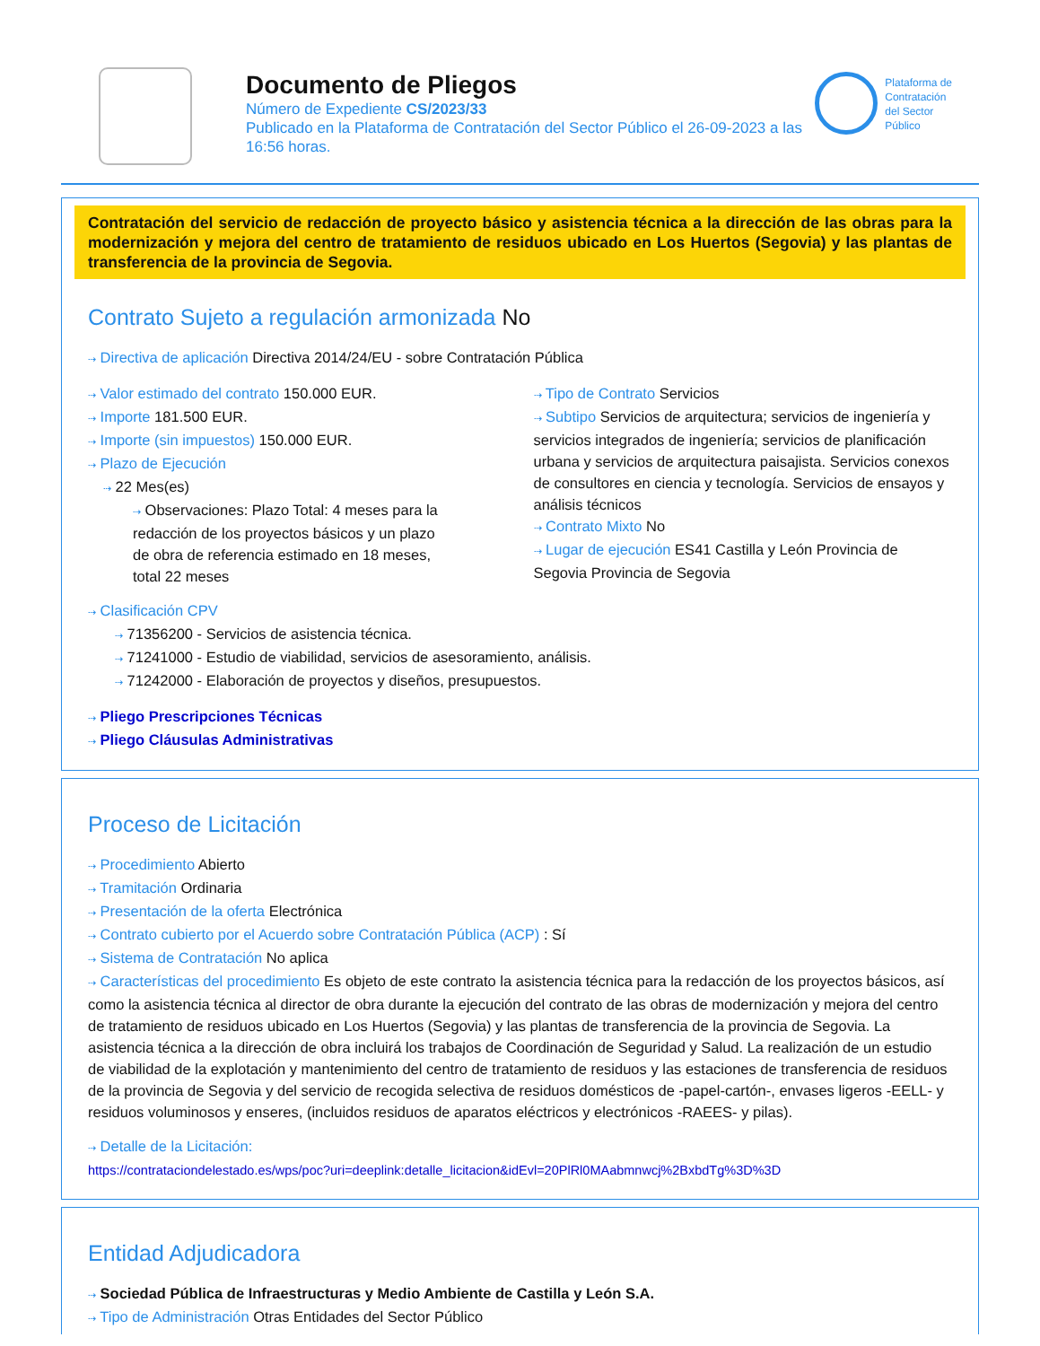Documento de Pliegos
Número de Expediente CS/2023/33
Publicado en la Plataforma de Contratación del Sector Público el 26-09-2023 a las 16:56 horas.
Plataforma de
Contratación
del Sector
Público
Contratación del servicio de redacción de proyecto básico y asistencia técnica a la dirección de las obras para la modernización y mejora del centro de tratamiento de residuos ubicado en Los Huertos (Segovia) y las plantas de transferencia de la provincia de Segovia.
Contrato Sujeto a regulación armonizada No
⇢ Directiva de aplicación Directiva 2014/24/EU - sobre Contratación Pública
⇢ Valor estimado del contrato 150.000 EUR.
⇢ Importe 181.500 EUR.
⇢ Importe (sin impuestos) 150.000 EUR.
⇢ Plazo de Ejecución
⇢ 22 Mes(es)
⇢ Observaciones: Plazo Total: 4 meses para la redacción de los proyectos básicos y un plazo de obra de referencia estimado en 18 meses, total 22 meses
⇢ Tipo de Contrato Servicios
⇢ Subtipo Servicios de arquitectura; servicios de ingeniería y servicios integrados de ingeniería; servicios de planificación urbana y servicios de arquitectura paisajista. Servicios conexos de consultores en ciencia y tecnología. Servicios de ensayos y análisis técnicos
⇢ Contrato Mixto No
⇢ Lugar de ejecución ES41 Castilla y León Provincia de Segovia Provincia de Segovia
⇢ Clasificación CPV
⇢ 71356200 - Servicios de asistencia técnica.
⇢ 71241000 - Estudio de viabilidad, servicios de asesoramiento, análisis.
⇢ 71242000 - Elaboración de proyectos y diseños, presupuestos.
⇢ Pliego Prescripciones Técnicas
⇢ Pliego Cláusulas Administrativas
Proceso de Licitación
⇢ Procedimiento Abierto
⇢ Tramitación Ordinaria
⇢ Presentación de la oferta Electrónica
⇢ Contrato cubierto por el Acuerdo sobre Contratación Pública (ACP) : Sí
⇢ Sistema de Contratación No aplica
⇢ Características del procedimiento Es objeto de este contrato la asistencia técnica para la redacción de los proyectos básicos, así como la asistencia técnica al director de obra durante la ejecución del contrato de las obras de modernización y mejora del centro de tratamiento de residuos ubicado en Los Huertos (Segovia) y las plantas de transferencia de la provincia de Segovia. La asistencia técnica a la dirección de obra incluirá los trabajos de Coordinación de Seguridad y Salud. La realización de un estudio de viabilidad de la explotación y mantenimiento del centro de tratamiento de residuos y las estaciones de transferencia de residuos de la provincia de Segovia y del servicio de recogida selectiva de residuos domésticos de -papel-cartón-, envases ligeros -EELL- y residuos voluminosos y enseres, (incluidos residuos de aparatos eléctricos y electrónicos -RAEES- y pilas).
⇢ Detalle de la Licitación:
https://contrataciondelestado.es/wps/poc?uri=deeplink:detalle_licitacion&idEvl=20PlRl0MAabmnwcj%2BxbdTg%3D%3D
Entidad Adjudicadora
⇢ Sociedad Pública de Infraestructuras y Medio Ambiente de Castilla y León S.A.
⇢ Tipo de Administración Otras Entidades del Sector Público